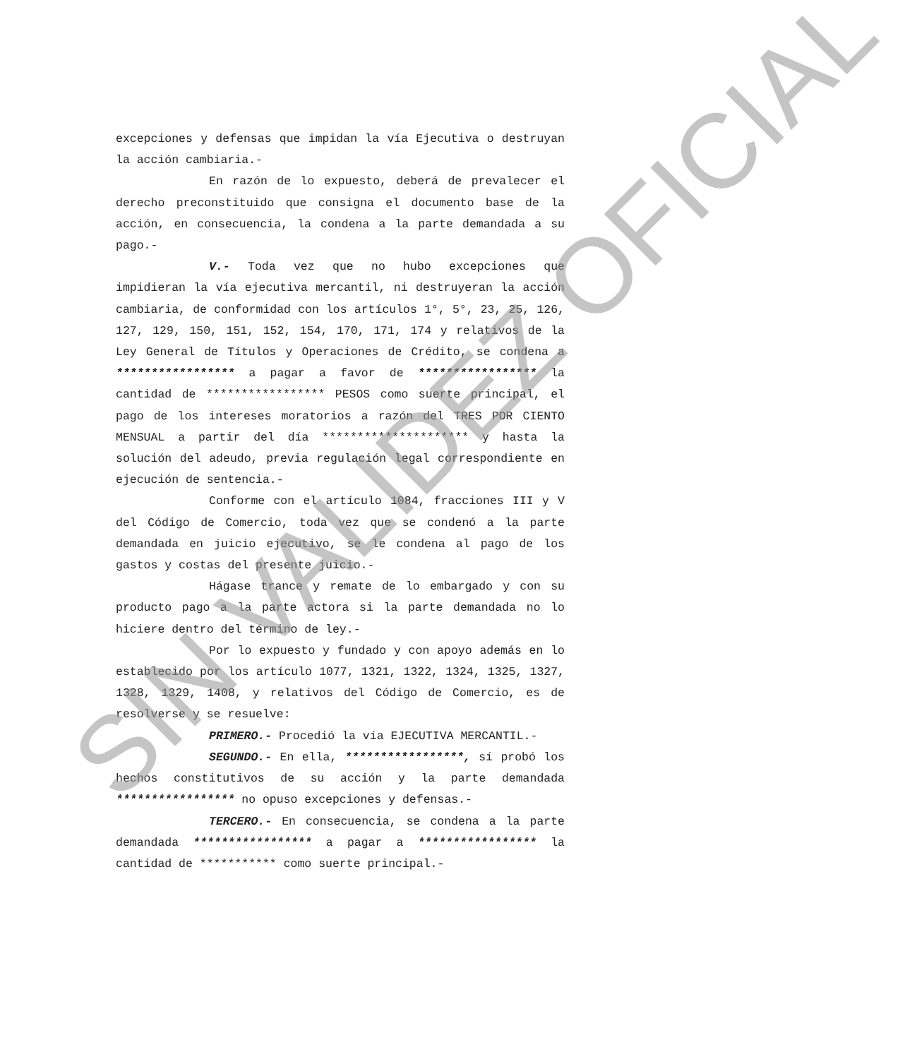excepciones y defensas que impidan la vía Ejecutiva o destruyan la acción cambiaria.-
En razón de lo expuesto, deberá de prevalecer el derecho preconstituido que consigna el documento base de la acción, en consecuencia, la condena a la parte demandada a su pago.-
V.- Toda vez que no hubo excepciones que impidieran la vía ejecutiva mercantil, ni destruyeran la acción cambiaria, de conformidad con los artículos 1°, 5°, 23, 25, 126, 127, 129, 150, 151, 152, 154, 170, 171, 174 y relativos de la Ley General de Títulos y Operaciones de Crédito, se condena a ***************** a pagar a favor de ***************** la cantidad de ***************** PESOS como suerte principal, el pago de los intereses moratorios a razón del TRES POR CIENTO MENSUAL a partir del día ********************* y hasta la solución del adeudo, previa regulación legal correspondiente en ejecución de sentencia.-
Conforme con el artículo 1084, fracciones III y V del Código de Comercio, toda vez que se condenó a la parte demandada en juicio ejecutivo, se le condena al pago de los gastos y costas del presente juicio.-
Hágase trance y remate de lo embargado y con su producto pago a la parte actora si la parte demandada no lo hiciere dentro del término de ley.-
Por lo expuesto y fundado y con apoyo además en lo establecido por los artículo 1077, 1321, 1322, 1324, 1325, 1327, 1328, 1329, 1408, y relativos del Código de Comercio, es de resolverse y se resuelve:
PRIMERO.- Procedió la vía EJECUTIVA MERCANTIL.-
SEGUNDO.- En ella, *****************, sí probó los hechos constitutivos de su acción y la parte demandada ***************** no opuso excepciones y defensas.-
TERCERO.- En consecuencia, se condena a la parte demandada ***************** a pagar a ***************** la cantidad de *********** como suerte principal.-
SIN VALIDEZ OFICIAL